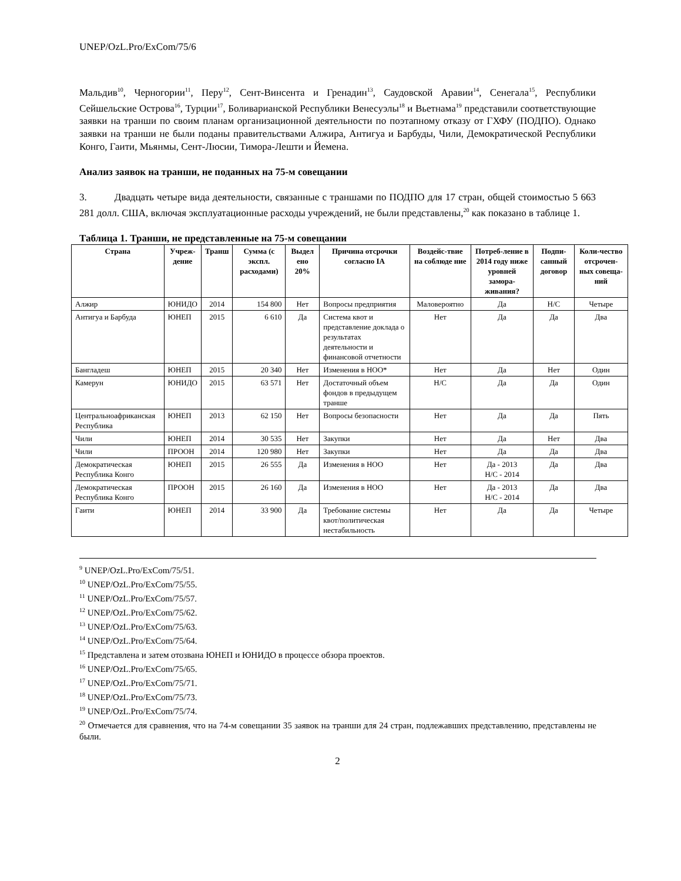UNEP/OzL.Pro/ExCom/75/6
Мальдив<sup>10</sup>, Черногории<sup>11</sup>, Перу<sup>12</sup>, Сент-Винсента и Гренадин<sup>13</sup>, Саудовской Аравии<sup>14</sup>, Сенегала<sup>15</sup>, Республики Сейшельские Острова<sup>16</sup>, Турции<sup>17</sup>, Боливарианской Республики Венесуэлы<sup>18</sup> и Вьетнама<sup>19</sup> представили соответствующие заявки на транши по своим планам организационной деятельности по поэтапному отказу от ГХФУ (ПОДПО). Однако заявки на транши не были поданы правительствами Алжира, Антигуа и Барбуды, Чили, Демократической Республики Конго, Гаити, Мьянмы, Сент-Люсии, Тимора-Лешти и Йемена.
Анализ заявок на транши, не поданных на 75-м совещании
3. Двадцать четыре вида деятельности, связанные с траншами по ПОДПО для 17 стран, общей стоимостью 5 663 281 долл. США, включая эксплуатационные расходы учреждений, не были представлены,<sup>20</sup> как показано в таблице 1.
Таблица 1. Транши, не представленные на 75-м совещании
| Страна | Учреж- дение | Транш | Сумма (с экспл. расходами) | Выдел ено 20% | Причина отсрочки согласно IA | Воздейс-твие на соблюде ние | Потреб-ление в 2014 году ниже уровней замора-живания? | Подпи-санный договор | Коли-чество отсрочен-ных совеща-ний |
| --- | --- | --- | --- | --- | --- | --- | --- | --- | --- |
| Алжир | ЮНИДО | 2014 | 154 800 | Нет | Вопросы предприятия | Маловероятно | Да | Н/С | Четыре |
| Антигуа и Барбуда | ЮНЕП | 2015 | 6 610 | Да | Система квот и представление доклада о результатах деятельности и финансовой отчетности | Нет | Да | Да | Два |
| Бангладеш | ЮНЕП | 2015 | 20 340 | Нет | Изменения в НОО* | Нет | Да | Нет | Один |
| Камерун | ЮНИДО | 2015 | 63 571 | Нет | Достаточный объем фондов в предыдущем транше | Н/С | Да | Да | Один |
| Центральноафриканская Республика | ЮНЕП | 2013 | 62 150 | Нет | Вопросы безопасности | Нет | Да | Да | Пять |
| Чили | ЮНЕП | 2014 | 30 535 | Нет | Закупки | Нет | Да | Нет | Два |
| Чили | ПРООН | 2014 | 120 980 | Нет | Закупки | Нет | Да | Да | Два |
| Демократическая Республика Конго | ЮНЕП | 2015 | 26 555 | Да | Изменения в НОО | Нет | Да - 2013 Н/С - 2014 | Да | Два |
| Демократическая Республика Конго | ПРООН | 2015 | 26 160 | Да | Изменения в НОО | Нет | Да - 2013 Н/С - 2014 | Да | Два |
| Гаити | ЮНЕП | 2014 | 33 900 | Да | Требование системы квот/политическая нестабильность | Нет | Да | Да | Четыре |
<sup>9</sup> UNEP/OzL.Pro/ExCom/75/51.
<sup>10</sup> UNEP/OzL.Pro/ExCom/75/55.
<sup>11</sup> UNEP/OzL.Pro/ExCom/75/57.
<sup>12</sup> UNEP/OzL.Pro/ExCom/75/62.
<sup>13</sup> UNEP/OzL.Pro/ExCom/75/63.
<sup>14</sup> UNEP/OzL.Pro/ExCom/75/64.
<sup>15</sup> Представлена и затем отозвана ЮНЕП и ЮНИДО в процессе обзора проектов.
<sup>16</sup> UNEP/OzL.Pro/ExCom/75/65.
<sup>17</sup> UNEP/OzL.Pro/ExCom/75/71.
<sup>18</sup> UNEP/OzL.Pro/ExCom/75/73.
<sup>19</sup> UNEP/OzL.Pro/ExCom/75/74.
<sup>20</sup> Отмечается для сравнения, что на 74-м совещании 35 заявок на транши для 24 стран, подлежавших представлению, представлены не были.
2